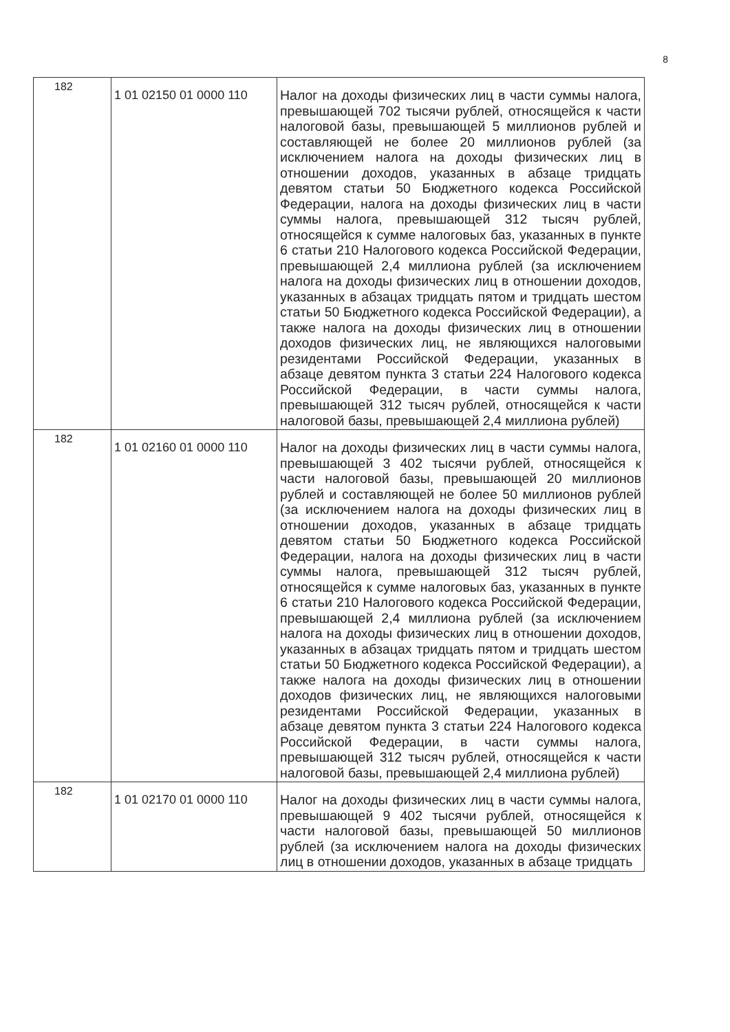8
| 182 | 1 01 02150 01 0000 110 | Налог на доходы физических лиц в части суммы налога, превышающей 702 тысячи рублей, относящейся к части налоговой базы, превышающей 5 миллионов рублей и составляющей не более 20 миллионов рублей (за исключением налога на доходы физических лиц в отношении доходов, указанных в абзаце тридцать девятом статьи 50 Бюджетного кодекса Российской Федерации, налога на доходы физических лиц в части суммы налога, превышающей 312 тысяч рублей, относящейся к сумме налоговых баз, указанных в пункте 6 статьи 210 Налогового кодекса Российской Федерации, превышающей 2,4 миллиона рублей (за исключением налога на доходы физических лиц в отношении доходов, указанных в абзацах тридцать пятом и тридцать шестом статьи 50 Бюджетного кодекса Российской Федерации), а также налога на доходы физических лиц в отношении доходов физических лиц, не являющихся налоговыми резидентами Российской Федерации, указанных в абзаце девятом пункта 3 статьи 224 Налогового кодекса Российской Федерации, в части суммы налога, превышающей 312 тысяч рублей, относящейся к части налоговой базы, превышающей 2,4 миллиона рублей) |
| 182 | 1 01 02160 01 0000 110 | Налог на доходы физических лиц в части суммы налога, превышающей 3 402 тысячи рублей, относящейся к части налоговой базы, превышающей 20 миллионов рублей и составляющей не более 50 миллионов рублей (за исключением налога на доходы физических лиц в отношении доходов, указанных в абзаце тридцать девятом статьи 50 Бюджетного кодекса Российской Федерации, налога на доходы физических лиц в части суммы налога, превышающей 312 тысяч рублей, относящейся к сумме налоговых баз, указанных в пункте 6 статьи 210 Налогового кодекса Российской Федерации, превышающей 2,4 миллиона рублей (за исключением налога на доходы физических лиц в отношении доходов, указанных в абзацах тридцать пятом и тридцать шестом статьи 50 Бюджетного кодекса Российской Федерации), а также налога на доходы физических лиц в отношении доходов физических лиц, не являющихся налоговыми резидентами Российской Федерации, указанных в абзаце девятом пункта 3 статьи 224 Налогового кодекса Российской Федерации, в части суммы налога, превышающей 312 тысяч рублей, относящейся к части налоговой базы, превышающей 2,4 миллиона рублей) |
| 182 | 1 01 02170 01 0000 110 | Налог на доходы физических лиц в части суммы налога, превышающей 9 402 тысячи рублей, относящейся к части налоговой базы, превышающей 50 миллионов рублей (за исключением налога на доходы физических лиц в отношении доходов, указанных в абзаце тридцать |